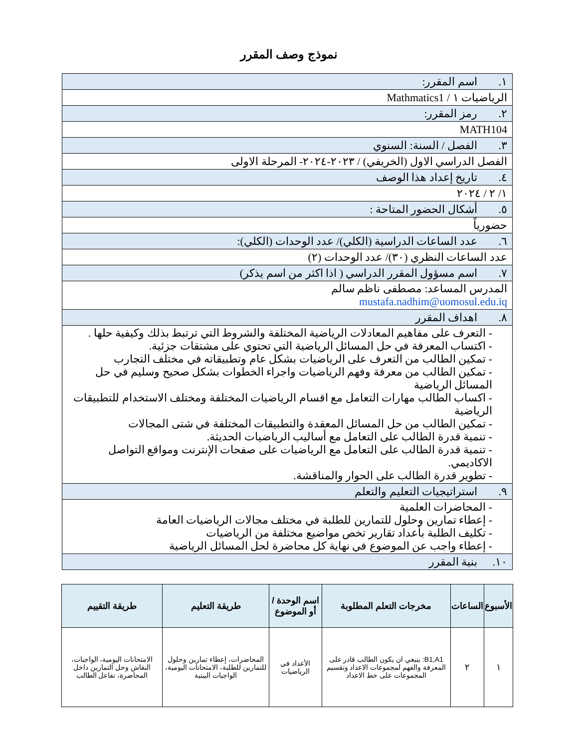نموذج وصف المقرر
| ١. اسم المقرر: |
| الرياضيات ١ / Mathmatics1 |
| ٢. رمز المقرر: |
| MATH104 |
| ٣. الفصل / السنة: السنوي |
| الفصل الدراسي الاول (الخريفي) / ٢٠٢٣-٢٠٢٤- المرحلة الاولى |
| ٤. تاريخ إعداد هذا الوصف |
| ١/ ٢ / ٢٠٢٤ |
| ٥. أشكال الحضور المتاحة : |
| حضورياً |
| ٦. عدد الساعات الدراسية (الكلي)/ عدد الوحدات (الكلي): |
| عدد الساعات النظري (٣٠)/ عدد الوحدات (٢) |
| ٧. اسم مسؤول المقرر الدراسي ( اذا اكثر من اسم يذكر) |
| المدرس المساعد: مصطفى ناظم سالم mustafa.nadhim@uomosul.edu.iq |
| ٨. اهداف المقرر |
| - التعرف على مفاهيم المعادلات الرياضية المختلفة والشروط التي ترتبط بذلك وكيفية حلها . - اكتساب المعرفة في حل المسائل الرياضية التي تحتوي على مشتقات جزئية. - تمكين الطالب من التعرف على الرياضيات بشكل عام وتطبيقاته في مختلف التجارب - تمكين الطالب من معرفة وفهم الرياضيات واجراء الخطوات بشكل صحيح وسليم في حل المسائل الرياضية - اكساب الطالب مهارات التعامل مع اقسام الرياضيات المختلفة ومختلف الاستخدام للتطبيقات الرياضية - تمكين الطالب من حل المسائل المعقدة والتطبيقات المختلفة في شتى المجالات - تنمية قدرة الطالب على التعامل مع أساليب الرياضيات الحديثة. - تنمية قدرة الطالب على التعامل مع الرياضيات على صفحات الإنترنت ومواقع التواصل الاكاديمي. - تطوير قدرة الطالب على الحوار والمناقشة. |
| ٩. استراتيجيات التعليم والتعلم |
| - المحاضرات العلمية - إعطاء تمارين وحلول للتمارين للطلبة في مختلف مجالات الرياضيات العامة - تكليف الطلبة بأعداد تقارير تخص مواضيع مختلفة من الرياضيات - إعطاء واجب عن الموضوع في نهاية كل محاضرة لحل المسائل الرياضية |
| ١٠. بنية المقرر |
| الأسبوع | الساعات | مخرجات التعلم المطلوبة | اسم الوحدة / أو الموضوع | طريقة التعليم | طريقة التقييم |
| --- | --- | --- | --- | --- | --- |
| ١ | ٢ | B1,A1: ينبغي ان يكون الطالب قادر على المعرفة والفهم لمجموعات الاعداد وتقسيم المجموعات على خط الاعداد | الأعداد في الرياضيات | المحاضرات، إعطاء تمارين وحلول للتمارين للطلبة، الامتحانات اليومية، الواجبات البيتية | الامتحانات اليومية، الواجبات، النقاش وحل التمارين داخل المحاضرة، تفاعل الطالب |